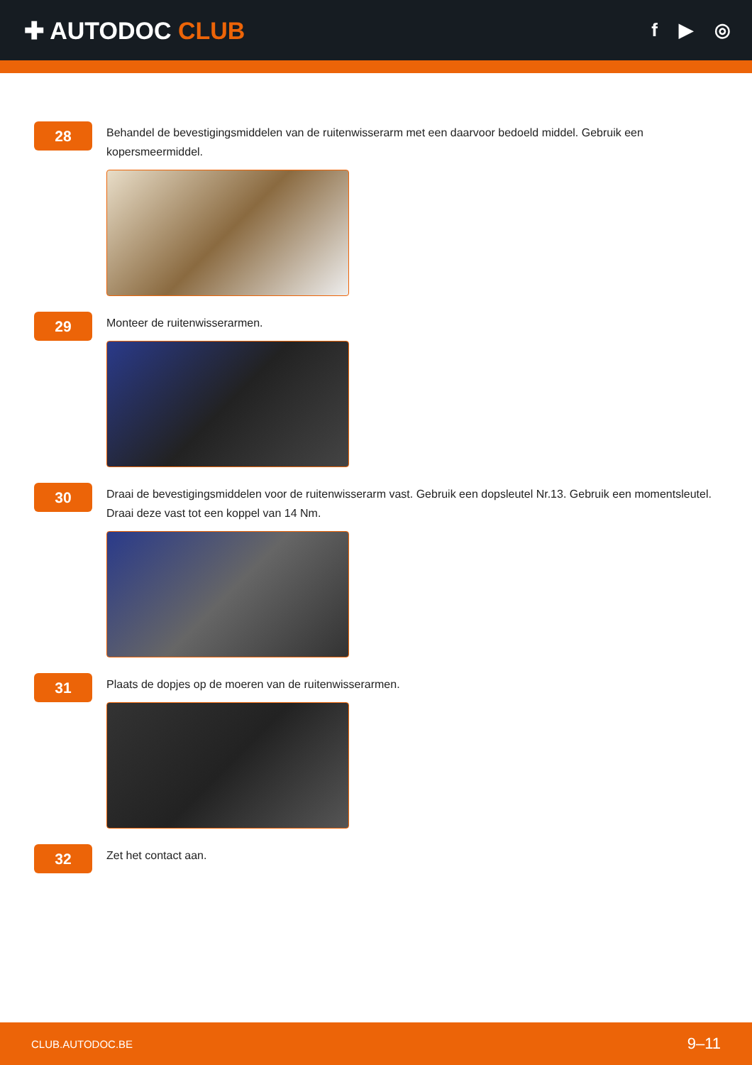✚ AUTODOC CLUB
f ▶ ◎
28
Behandel de bevestigingsmiddelen van de ruitenwisserarm met een daarvoor bedoeld middel. Gebruik een kopersmeermiddel.
29
Monteer de ruitenwisserarmen.
30
Draai de bevestigingsmiddelen voor de ruitenwisserarm vast. Gebruik een dopsleutel Nr.13. Gebruik een momentsleutel. Draai deze vast tot een koppel van 14 Nm.
31
Plaats de dopjes op de moeren van de ruitenwisserarmen.
32
Zet het contact aan.
CLUB.AUTODOC.BE 9–11